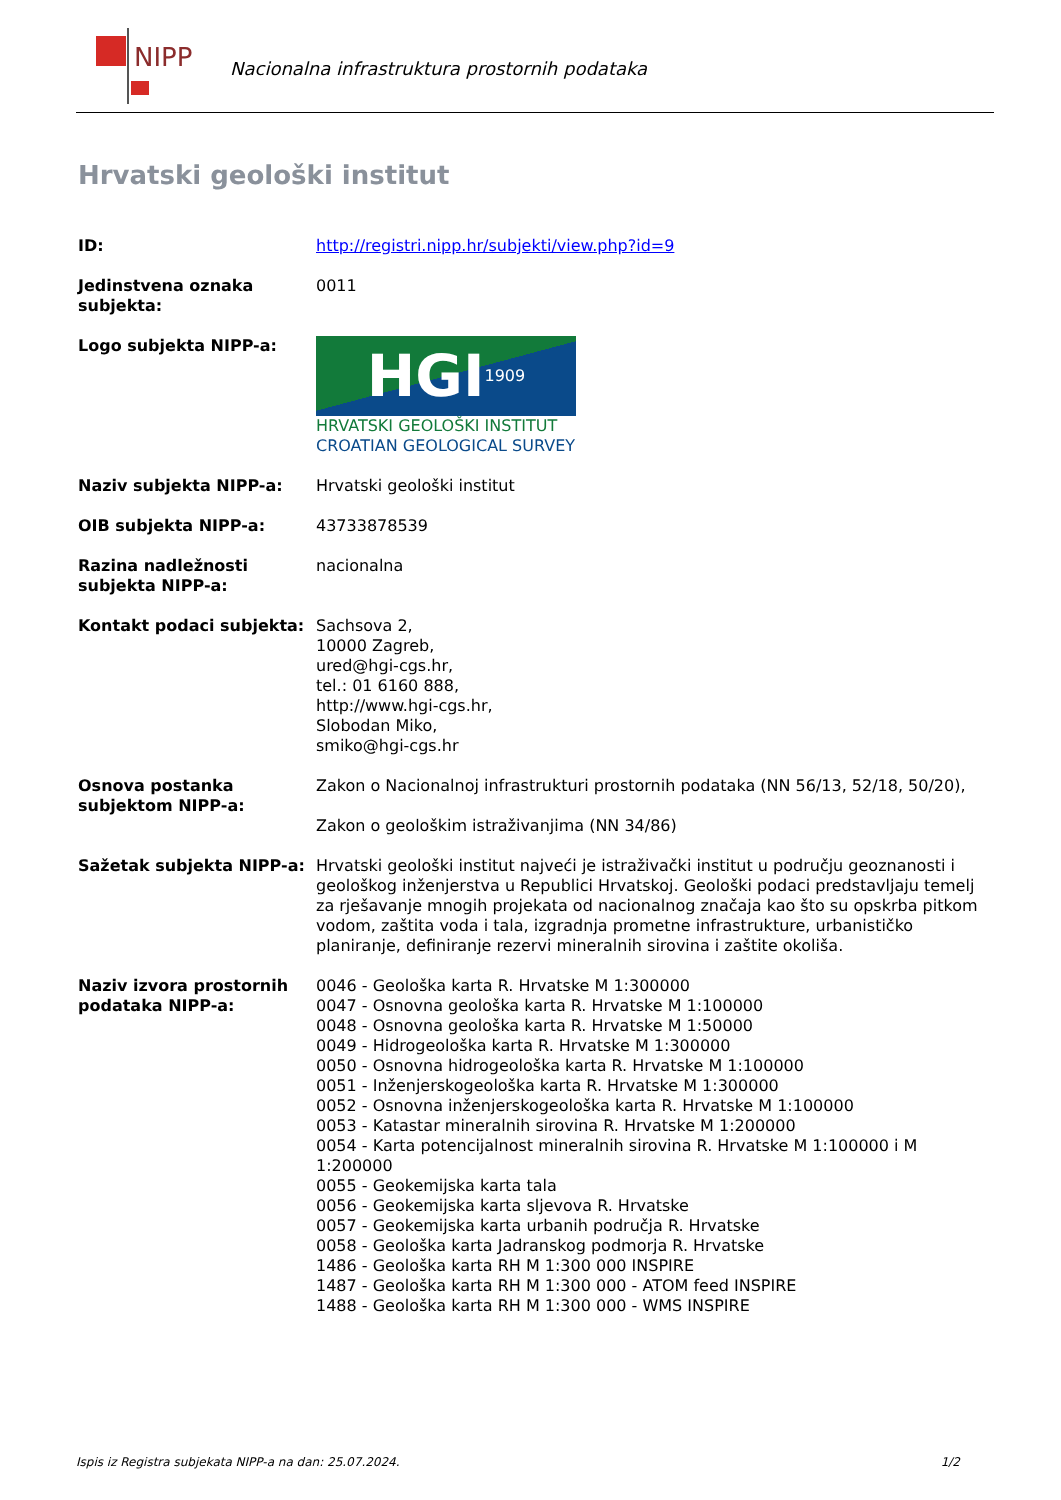NIPP
Nacionalna infrastruktura prostornih podataka
Hrvatski geološki institut
| ID: | http://registri.nipp.hr/subjekti/view.php?id=9 |
| Jedinstvena oznaka subjekta: | 0011 |
| Logo subjekta NIPP-a: | HGI 1909 HRVATSKI GEOLOŠKI INSTITUT CROATIAN GEOLOGICAL SURVEY |
| Naziv subjekta NIPP-a: | Hrvatski geološki institut |
| OIB subjekta NIPP-a: | 43733878539 |
| Razina nadležnosti subjekta NIPP-a: | nacionalna |
| Kontakt podaci subjekta: | Sachsova 2, 10000 Zagreb, ured@hgi-cgs.hr, tel.: 01 6160 888, http://www.hgi-cgs.hr, Slobodan Miko, smiko@hgi-cgs.hr |
| Osnova postanka subjektom NIPP-a: | Zakon o Nacionalnoj infrastrukturi prostornih podataka (NN 56/13, 52/18, 50/20), Zakon o geološkim istraživanjima (NN 34/86) |
| Sažetak subjekta NIPP-a: | Hrvatski geološki institut najveći je istraživački institut u području geoznanosti i geološkog inženjerstva u Republici Hrvatskoj. Geološki podaci predstavljaju temelj za rješavanje mnogih projekata od nacionalnog značaja kao što su opskrba pitkom vodom, zaštita voda i tala, izgradnja prometne infrastrukture, urbanističko planiranje, definiranje rezervi mineralnih sirovina i zaštite okoliša. |
| Naziv izvora prostornih podataka NIPP-a: | 0046 - Geološka karta R. Hrvatske M 1:300000 0047 - Osnovna geološka karta R. Hrvatske M 1:100000 0048 - Osnovna geološka karta R. Hrvatske M 1:50000 0049 - Hidrogeološka karta R. Hrvatske M 1:300000 0050 - Osnovna hidrogeološka karta R. Hrvatske M 1:100000 0051 - Inženjerskogeološka karta R. Hrvatske M 1:300000 0052 - Osnovna inženjerskogeološka karta R. Hrvatske M 1:100000 0053 - Katastar mineralnih sirovina R. Hrvatske M 1:200000 0054 - Karta potencijalnost mineralnih sirovina R. Hrvatske M 1:100000 i M 1:200000 0055 - Geokemijska karta tala 0056 - Geokemijska karta sljevova R. Hrvatske 0057 - Geokemijska karta urbanih područja R. Hrvatske 0058 - Geološka karta Jadranskog podmorja R. Hrvatske 1486 - Geološka karta RH M 1:300 000 INSPIRE 1487 - Geološka karta RH M 1:300 000 - ATOM feed INSPIRE 1488 - Geološka karta RH M 1:300 000 - WMS INSPIRE |
Ispis iz Registra subjekata NIPP-a na dan: 25.07.2024. 1/2